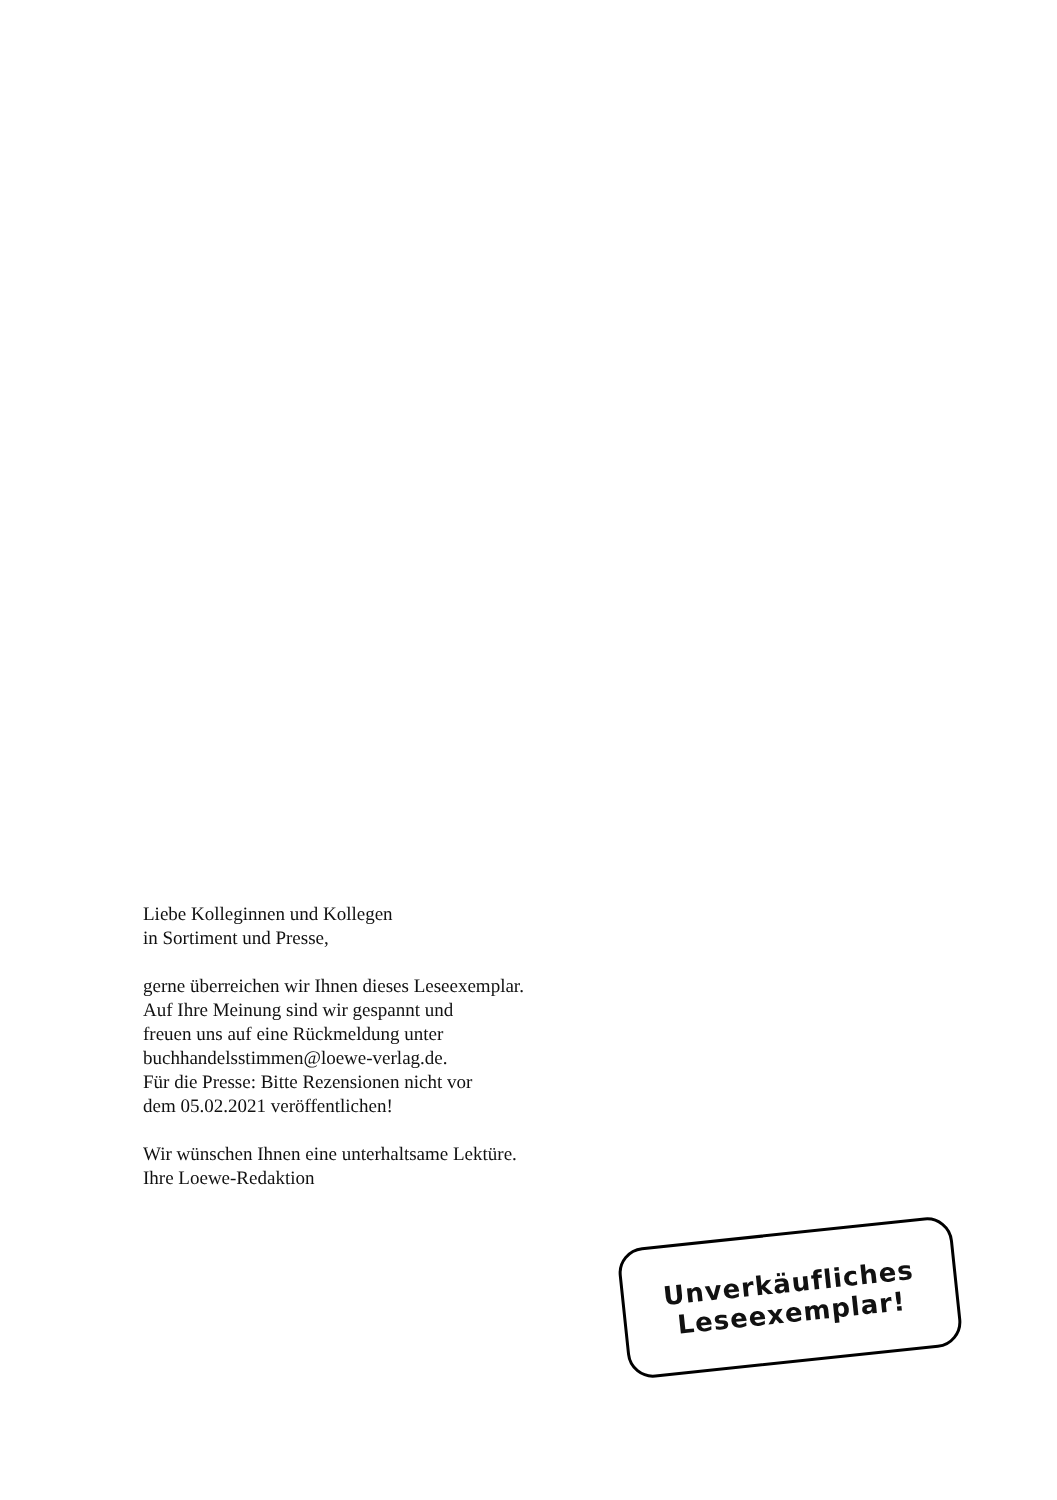Liebe Kolleginnen und Kollegen
in Sortiment und Presse,
gerne überreichen wir Ihnen dieses Leseexemplar.
Auf Ihre Meinung sind wir gespannt und
freuen uns auf eine Rückmeldung unter
buchhandelsstimmen@loewe-verlag.de.
Für die Presse: Bitte Rezensionen nicht vor
dem 05.02.2021 veröffentlichen!
Wir wünschen Ihnen eine unterhaltsame Lektüre.
Ihre Loewe-Redaktion
Unverkäufliches
Leseexemplar!